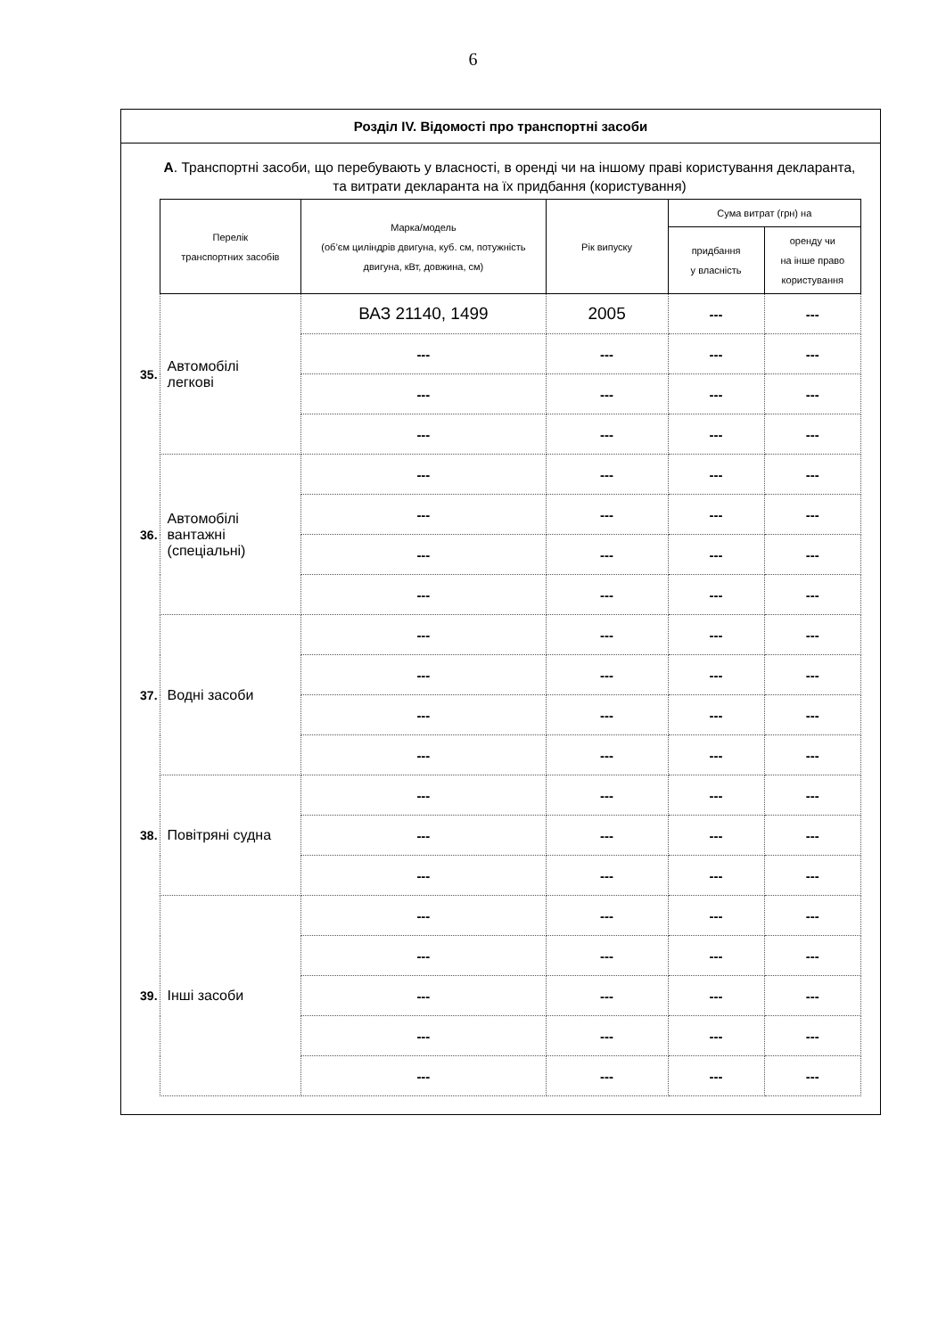6
Розділ IV. Відомості про транспортні засоби
А. Транспортні засоби, що перебувають у власності, в оренді чи на іншому праві користування декларанта, та витрати декларанта на їх придбання (користування)
| | Перелік транспортних засобів | Марка/модель (об’єм циліндрів двигуна, куб. см, потужність двигуна, кВт, довжина, см) | Рік випуску | Сума витрат (грн) на | |
| --- | --- | --- | --- | --- | --- |
| | | | | придбання у власність | оренду чи на інше право користування |
| 35. | Автомобілі легкові | ВАЗ 21140, 1499 | 2005 | --- | --- |
| | | --- | --- | --- | --- |
| | | --- | --- | --- | --- |
| | | --- | --- | --- | --- |
| 36. | Автомобілі вантажні (спеціальні) | --- | --- | --- | --- |
| | | --- | --- | --- | --- |
| | | --- | --- | --- | --- |
| | | --- | --- | --- | --- |
| 37. | Водні засоби | --- | --- | --- | --- |
| | | --- | --- | --- | --- |
| | | --- | --- | --- | --- |
| | | --- | --- | --- | --- |
| 38. | Повітряні судна | --- | --- | --- | --- |
| | | --- | --- | --- | --- |
| | | --- | --- | --- | --- |
| 39. | Інші засоби | --- | --- | --- | --- |
| | | --- | --- | --- | --- |
| | | --- | --- | --- | --- |
| | | --- | --- | --- | --- |
| | | --- | --- | --- | --- |